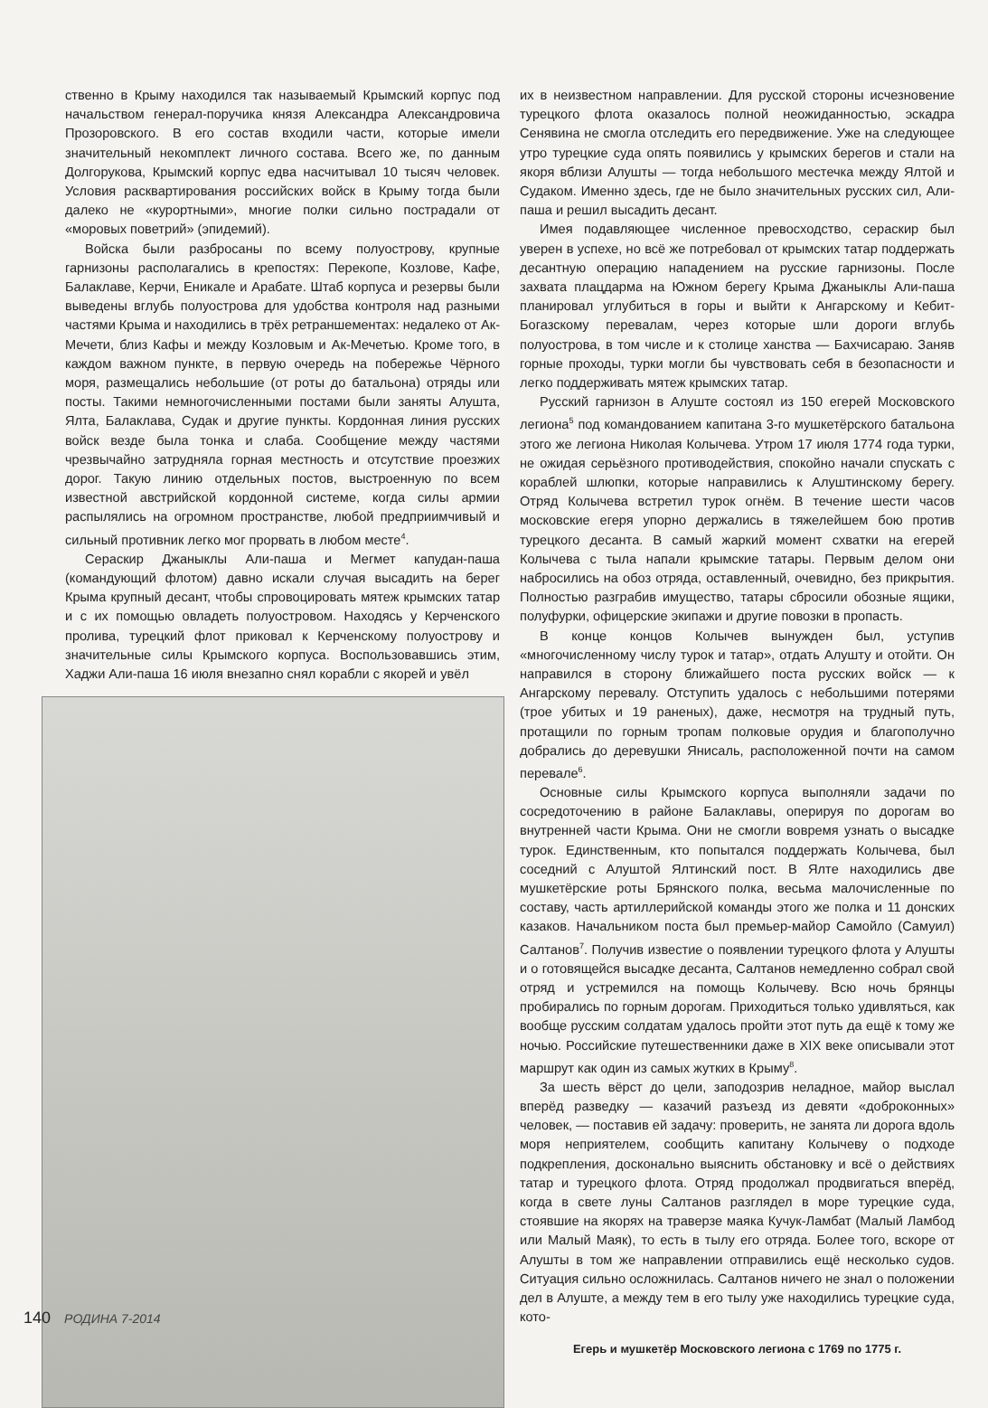ственно в Крыму находился так называемый Крымский корпус под начальством генерал-поручика князя Александра Александровича Прозоровского. В его состав входили части, которые имели значительный некомплект личного состава. Всего же, по данным Долгорукова, Крымский корпус едва насчитывал 10 тысяч человек. Условия расквартирования российских войск в Крыму тогда были далеко не «курортными», многие полки сильно пострадали от «моровых поветрий» (эпидемий).
Войска были разбросаны по всему полуострову, крупные гарнизоны располагались в крепостях: Перекопе, Козлове, Кафе, Балаклаве, Керчи, Еникале и Арабате. Штаб корпуса и резервы были выведены вглубь полуострова для удобства контроля над разными частями Крыма и находились в трёх ретраншементах: недалеко от Ак-Мечети, близ Кафы и между Козловым и Ак-Мечетью. Кроме того, в каждом важном пункте, в первую очередь на побережье Чёрного моря, размещались небольшие (от роты до батальона) отряды или посты. Такими немногочисленными постами были заняты Алушта, Ялта, Балаклава, Судак и другие пункты. Кордонная линия русских войск везде была тонка и слаба. Сообщение между частями чрезвычайно затрудняла горная местность и отсутствие проезжих дорог. Такую линию отдельных постов, выстроенную по всем известной австрийской кордонной системе, когда силы армии распылялись на огромном пространстве, любой предприимчивый и сильный противник легко мог прорвать в любом месте<sup>4</sup>.
Сераскир Джаныклы Али-паша и Мегмет капудан-паша (командующий флотом) давно искали случая высадить на берег Крыма крупный десант, чтобы спровоцировать мятеж крымских татар и с их помощью овладеть полуостровом. Находясь у Керченского пролива, турецкий флот приковал к Керченскому полуострову и значительные силы Крымского корпуса. Воспользовавшись этим, Хаджи Али-паша 16 июля внезапно снял корабли с якорей и увёл
их в неизвестном направлении. Для русской стороны исчезновение турецкого флота оказалось полной неожиданностью, эскадра Сенявина не смогла отследить его передвижение. Уже на следующее утро турецкие суда опять появились у крымских берегов и стали на якоря вблизи Алушты — тогда небольшого местечка между Ялтой и Судаком. Именно здесь, где не было значительных русских сил, Али-паша и решил высадить десант.
Имея подавляющее численное превосходство, сераскир был уверен в успехе, но всё же потребовал от крымских татар поддержать десантную операцию нападением на русские гарнизоны. После захвата плацдарма на Южном берегу Крыма Джаныклы Али-паша планировал углубиться в горы и выйти к Ангарскому и Кебит-Богазскому перевалам, через которые шли дороги вглубь полуострова, в том числе и к столице ханства — Бахчисараю. Заняв горные проходы, турки могли бы чувствовать себя в безопасности и легко поддерживать мятеж крымских татар.
Русский гарнизон в Алуште состоял из 150 егерей Московского легиона<sup>5</sup> под командованием капитана 3-го мушкетёрского батальона этого же легиона Николая Колычева. Утром 17 июля 1774 года турки, не ожидая серьёзного противодействия, спокойно начали спускать с кораблей шлюпки, которые направились к Алуштинскому берегу. Отряд Колычева встретил турок огнём. В течение шести часов московские егеря упорно держались в тяжелейшем бою против турецкого десанта. В самый жаркий момент схватки на егерей Колычева с тыла напали крымские татары. Первым делом они набросились на обоз отряда, оставленный, очевидно, без прикрытия. Полностью разграбив имущество, татары сбросили обозные ящики, полуфурки, офицерские экипажи и другие повозки в пропасть.
В конце концов Колычев вынужден был, уступив «многочисленному числу турок и татар», отдать Алушту и отойти. Он направился в сторону ближайшего поста русских войск — к Ангарскому перевалу. Отступить удалось с небольшими потерями (трое убитых и 19 раненых), даже, несмотря на трудный путь, протащили по горным тропам полковые орудия и благополучно добрались до деревушки Янисаль, расположенной почти на самом перевале<sup>6</sup>.
Основные силы Крымского корпуса выполняли задачи по сосредоточению в районе Балаклавы, оперируя по дорогам во внутренней части Крыма. Они не смогли вовремя узнать о высадке турок. Единственным, кто попытался поддержать Колычева, был соседний с Алуштой Ялтинский пост. В Ялте находились две мушкетёрские роты Брянского полка, весьма малочисленные по составу, часть артиллерийской команды этого же полка и 11 донских казаков. Начальником поста был премьер-майор Самойло (Самуил) Салтанов<sup>7</sup>. Получив известие о появлении турецкого флота у Алушты и о готовящейся высадке десанта, Салтанов немедленно собрал свой отряд и устремился на помощь Колычеву. Всю ночь брянцы пробирались по горным дорогам. Приходиться только удивляться, как вообще русским солдатам удалось пройти этот путь да ещё к тому же ночью. Российские путешественники даже в XIX веке описывали этот маршрут как один из самых жутких в Крыму<sup>8</sup>.
За шесть вёрст до цели, заподозрив неладное, майор выслал вперёд разведку — казачий разъезд из девяти «доброконных» человек, — поставив ей задачу: проверить, не занята ли дорога вдоль моря неприятелем, сообщить капитану Колычеву о подходе подкрепления, досконально выяснить обстановку и всё о действиях татар и турецкого флота. Отряд продолжал продвигаться вперёд, когда в свете луны Салтанов разглядел в море турецкие суда, стоявшие на якорях на траверзе маяка Кучук-Ламбат (Малый Ламбод или Малый Маяк), то есть в тылу его отряда. Более того, вскоре от Алушты в том же направлении отправились ещё несколько судов. Ситуация сильно осложнилась. Салтанов ничего не знал о положении дел в Алуште, а между тем в его тылу уже находились турецкие суда, кото-
Егерь и мушкетёр Московского легиона с 1769 по 1775 г.
140 РОДИНА 7-2014